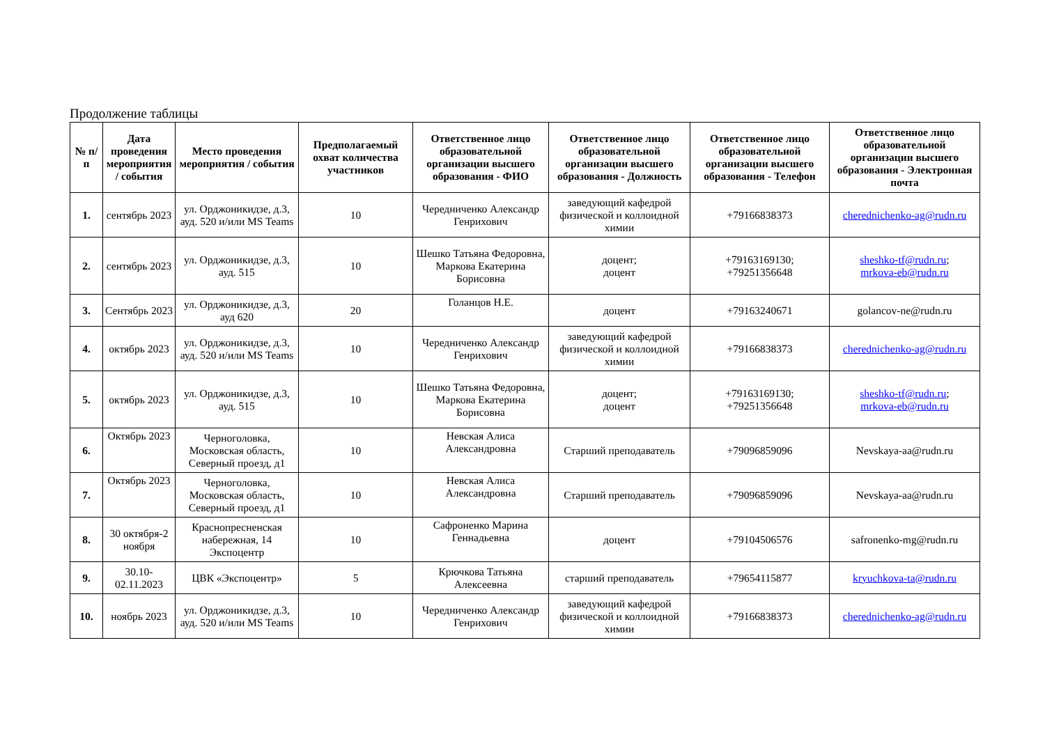Продолжение таблицы
| № п/п | Дата проведения мероприятия / события | Место проведения мероприятия / события | Предполагаемый охват количества участников | Ответственное лицо образовательной организации высшего образования - ФИО | Ответственное лицо образовательной организации высшего образования - Должность | Ответственное лицо образовательной организации высшего образования - Телефон | Ответственное лицо образовательной организации высшего образования - Электронная почта |
| --- | --- | --- | --- | --- | --- | --- | --- |
| 1. | сентябрь 2023 | ул. Орджоникидзе, д.3, ауд. 520 и/или MS Teams | 10 | Чередниченко Александр Генрихович | заведующий кафедрой физической и коллоидной химии | +79166838373 | cherednichenko-ag@rudn.ru |
| 2. | сентябрь 2023 | ул. Орджоникидзе, д.3, ауд. 515 | 10 | Шешко Татьяна Федоровна, Маркова Екатерина Борисовна | доцент; доцент | +79163169130; +79251356648 | sheshko-tf@rudn.ru ; mrkova-eb@rudn.ru |
| 3. | Сентябрь 2023 | ул. Орджоникидзе, д.3, ауд 620 | 20 | Голанцов Н.Е. | доцент | +79163240671 | golancov-ne@rudn.ru |
| 4. | октябрь 2023 | ул. Орджоникидзе, д.3, ауд. 520 и/или MS Teams | 10 | Чередниченко Александр Генрихович | заведующий кафедрой физической и коллоидной химии | +79166838373 | cherednichenko-ag@rudn.ru |
| 5. | октябрь 2023 | ул. Орджоникидзе, д.3, ауд. 515 | 10 | Шешко Татьяна Федоровна, Маркова Екатерина Борисовна | доцент; доцент | +79163169130; +79251356648 | sheshko-tf@rudn.ru ; mrkova-eb@rudn.ru |
| 6. | Октябрь 2023 | Черноголовка, Московская область, Северный проезд, д1 | 10 | Невская Алиса Александровна | Старший преподаватель | +79096859096 | Nevskaya-aa@rudn.ru |
| 7. | Октябрь 2023 | Черноголовка, Московская область, Северный проезд, д1 | 10 | Невская Алиса Александровна | Старший преподаватель | +79096859096 | Nevskaya-aa@rudn.ru |
| 8. | 30 октября-2 ноября | Краснопресненская набережная, 14 Экспоцентр | 10 | Сафроненко Марина Геннадьевна | доцент | +79104506576 | safronenko-mg@rudn.ru |
| 9. | 30.10-02.11.2023 | ЦВК «Экспоцентр» | 5 | Крючкова Татьяна Алексеевна | старший преподаватель | +79654115877 | kryuchkova-ta@rudn.ru |
| 10. | ноябрь 2023 | ул. Орджоникидзе, д.3, ауд. 520 и/или MS Teams | 10 | Чередниченко Александр Генрихович | заведующий кафедрой физической и коллоидной химии | +79166838373 | cherednichenko-ag@rudn.ru |